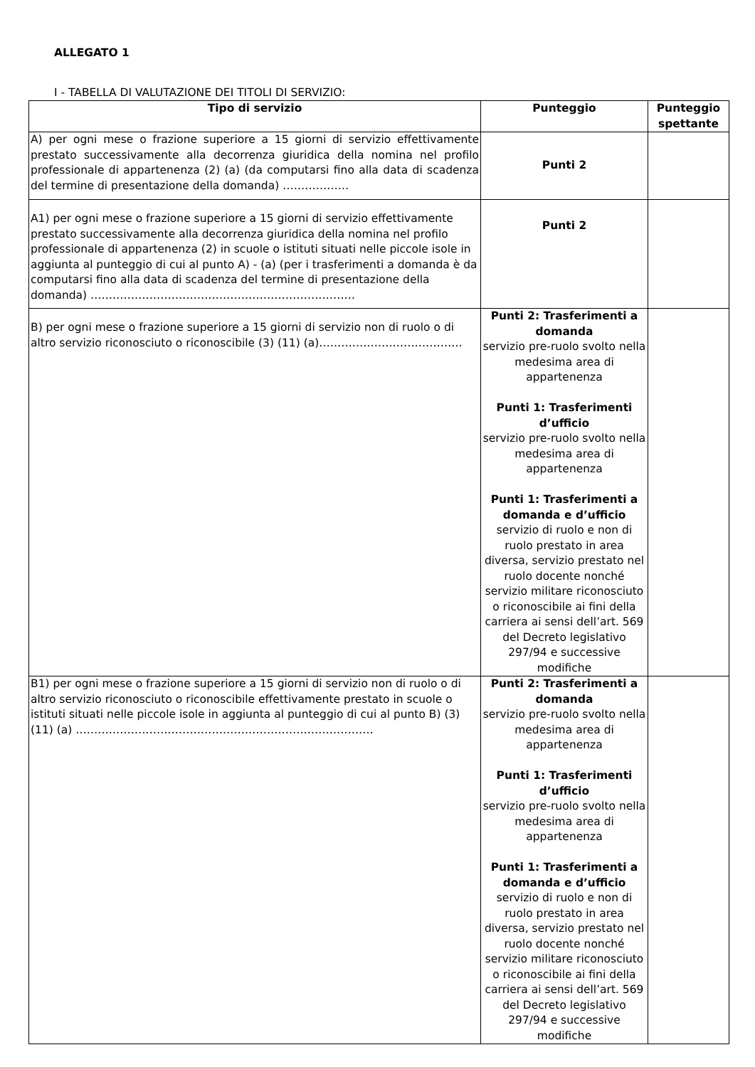ALLEGATO 1
I - TABELLA DI VALUTAZIONE DEI TITOLI DI SERVIZIO:
| Tipo di servizio | Punteggio | Punteggio spettante |
| --- | --- | --- |
| A) per ogni mese o frazione superiore a 15 giorni di servizio effettivamente prestato successivamente alla decorrenza giuridica della nomina nel profilo professionale di appartenenza (2) (a) (da computarsi fino alla data di scadenza del termine di presentazione della domanda) ……………… | Punti 2 | |
| A1) per ogni mese o frazione superiore a 15 giorni di servizio effettivamente prestato successivamente alla decorrenza giuridica della nomina nel profilo professionale di appartenenza (2) in scuole o istituti situati nelle piccole isole in aggiunta al punteggio di cui al punto A) - (a) (per i trasferimenti a domanda è da computarsi fino alla data di scadenza del termine di presentazione della domanda) ……………………………………………………………… | Punti 2 | |
| B) per ogni mese o frazione superiore a 15 giorni di servizio non di ruolo o di altro servizio riconosciuto o riconoscibile (3) (11) (a)………………………………… | Punti 2: Trasferimenti a domanda servizio pre-ruolo svolto nella medesima area di appartenenza Punti 1: Trasferimenti d’ufficio servizio pre-ruolo svolto nella medesima area di appartenenza Punti 1: Trasferimenti a domanda e d’ufficio servizio di ruolo e non di ruolo prestato in area diversa, servizio prestato nel ruolo docente nonché servizio militare riconosciuto o riconoscibile ai fini della carriera ai sensi dell’art. 569 del Decreto legislativo 297/94 e successive modifiche | |
| B1) per ogni mese o frazione superiore a 15 giorni di servizio non di ruolo o di altro servizio riconosciuto o riconoscibile effettivamente prestato in scuole o istituti situati nelle piccole isole in aggiunta al punteggio di cui al punto B) (3) (11) (a) ……………………………………………………………………… | Punti 2: Trasferimenti a domanda servizio pre-ruolo svolto nella medesima area di appartenenza Punti 1: Trasferimenti d’ufficio servizio pre-ruolo svolto nella medesima area di appartenenza Punti 1: Trasferimenti a domanda e d’ufficio servizio di ruolo e non di ruolo prestato in area diversa, servizio prestato nel ruolo docente nonché servizio militare riconosciuto o riconoscibile ai fini della carriera ai sensi dell’art. 569 del Decreto legislativo 297/94 e successive modifiche | |